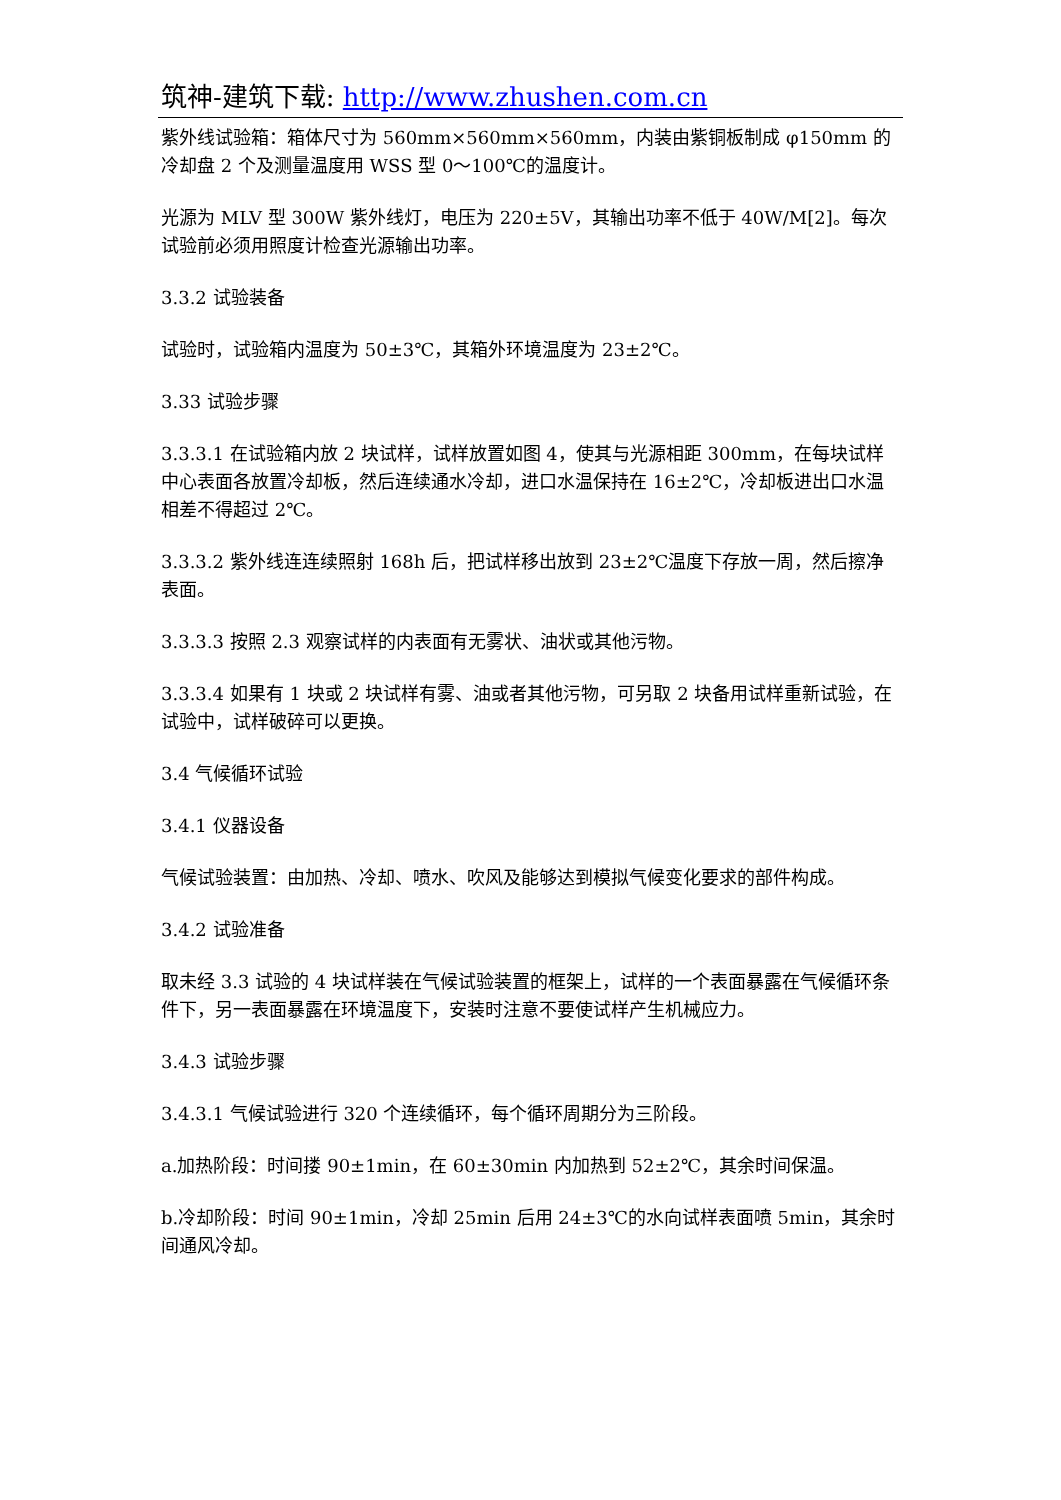筑神-建筑下载: http://www.zhushen.com.cn
紫外线试验箱：箱体尺寸为 560mm×560mm×560mm，内装由紫铜板制成 φ150mm 的冷却盘 2 个及测量温度用 WSS 型 0～100℃的温度计。
光源为 MLV 型 300W 紫外线灯，电压为 220±5V，其输出功率不低于 40W/M[2]。每次试验前必须用照度计检查光源输出功率。
3.3.2 试验装备
试验时，试验箱内温度为 50±3℃，其箱外环境温度为 23±2℃。
3.33 试验步骤
3.3.3.1 在试验箱内放 2 块试样，试样放置如图 4，使其与光源相距 300mm，在每块试样中心表面各放置冷却板，然后连续通水冷却，进口水温保持在 16±2℃，冷却板进出口水温相差不得超过 2℃。
3.3.3.2 紫外线连连续照射 168h 后，把试样移出放到 23±2℃温度下存放一周，然后擦净表面。
3.3.3.3 按照 2.3 观察试样的内表面有无雾状、油状或其他污物。
3.3.3.4 如果有 1 块或 2 块试样有雾、油或者其他污物，可另取 2 块备用试样重新试验，在试验中，试样破碎可以更换。
3.4 气候循环试验
3.4.1 仪器设备
气候试验装置：由加热、冷却、喷水、吹风及能够达到模拟气候变化要求的部件构成。
3.4.2 试验准备
取未经 3.3 试验的 4 块试样装在气候试验装置的框架上，试样的一个表面暴露在气候循环条件下，另一表面暴露在环境温度下，安装时注意不要使试样产生机械应力。
3.4.3 试验步骤
3.4.3.1 气候试验进行 320 个连续循环，每个循环周期分为三阶段。
a.加热阶段：时间搂 90±1min，在 60±30min 内加热到 52±2℃，其余时间保温。
b.冷却阶段：时间 90±1min，冷却 25min 后用 24±3℃的水向试样表面喷 5min，其余时间通风冷却。